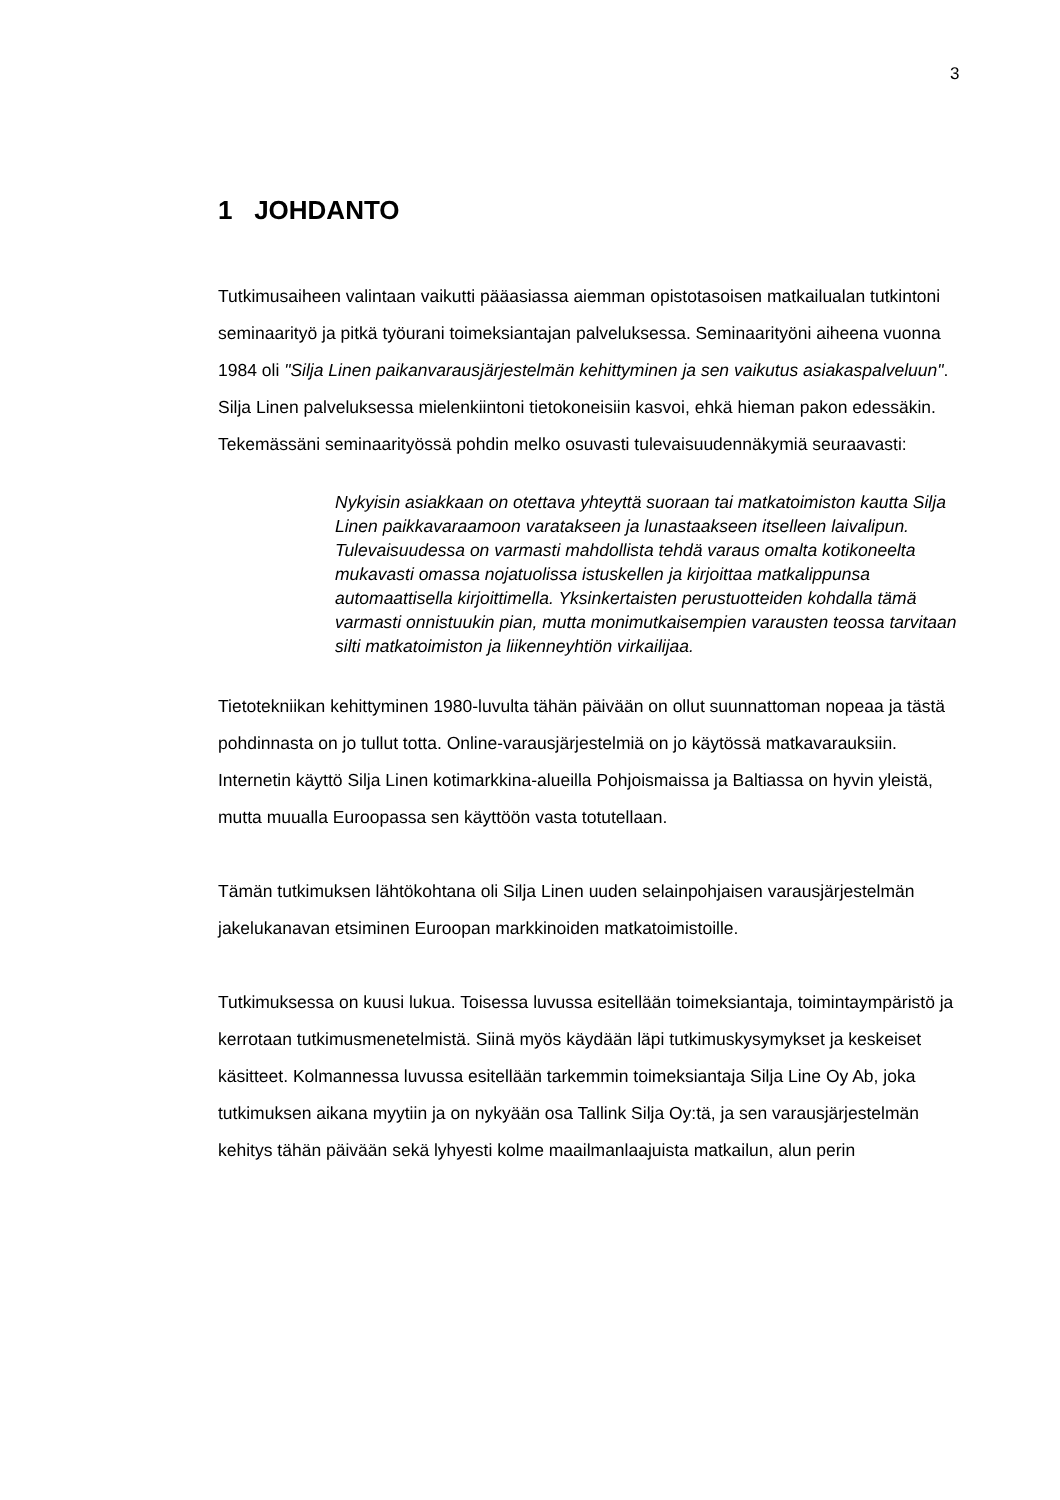3
1 JOHDANTO
Tutkimusaiheen valintaan vaikutti pääasiassa aiemman opistotasoisen matkailualan tutkintoni seminaarityö ja pitkä työurani toimeksiantajan palveluksessa. Seminaarityöni aiheena vuonna 1984 oli "Silja Linen paikanvarausjärjestelmän kehittyminen ja sen vaikutus asiakaspalveluun". Silja Linen palveluksessa mielenkiintoni tietokoneisiin kasvoi, ehkä hieman pakon edessäkin. Tekemässäni seminaarityössä pohdin melko osuvasti tulevaisuudennäkymiä seuraavasti:
Nykyisin asiakkaan on otettava yhteyttä suoraan tai matkatoimiston kautta Silja Linen paikkavaraamoon varatakseen ja lunastaakseen itselleen laivalipun. Tulevaisuudessa on varmasti mahdollista tehdä varaus omalta kotikoneelta mukavasti omassa nojatuolissa istuskellen ja kirjoittaa matkalippunsa automaattisella kirjoittimella. Yksinkertaisten perustuotteiden kohdalla tämä varmasti onnistuukin pian, mutta monimutkaisempien varausten teossa tarvitaan silti matkatoimiston ja liikenneyhtiön virkailijaa.
Tietotekniikan kehittyminen 1980-luvulta tähän päivään on ollut suunnattoman nopeaa ja tästä pohdinnasta on jo tullut totta. Online-varausjärjestelmiä on jo käytössä matkavarauksiin. Internetin käyttö Silja Linen kotimarkkina-alueilla Pohjoismaissa ja Baltiassa on hyvin yleistä, mutta muualla Euroopassa sen käyttöön vasta totutellaan.
Tämän tutkimuksen lähtökohtana oli Silja Linen uuden selainpohjaisen varausjärjestelmän jakelukanavan etsiminen Euroopan markkinoiden matkatoimistoille.
Tutkimuksessa on kuusi lukua. Toisessa luvussa esitellään toimeksiantaja, toimintaympäristö ja kerrotaan tutkimusmenetelmistä. Siinä myös käydään läpi tutkimuskysymykset ja keskeiset käsitteet. Kolmannessa luvussa esitellään tarkemmin toimeksiantaja Silja Line Oy Ab, joka tutkimuksen aikana myytiin ja on nykyään osa Tallink Silja Oy:tä, ja sen varausjärjestelmän kehitys tähän päivään sekä lyhyesti kolme maailmanlaajuista matkailun, alun perin